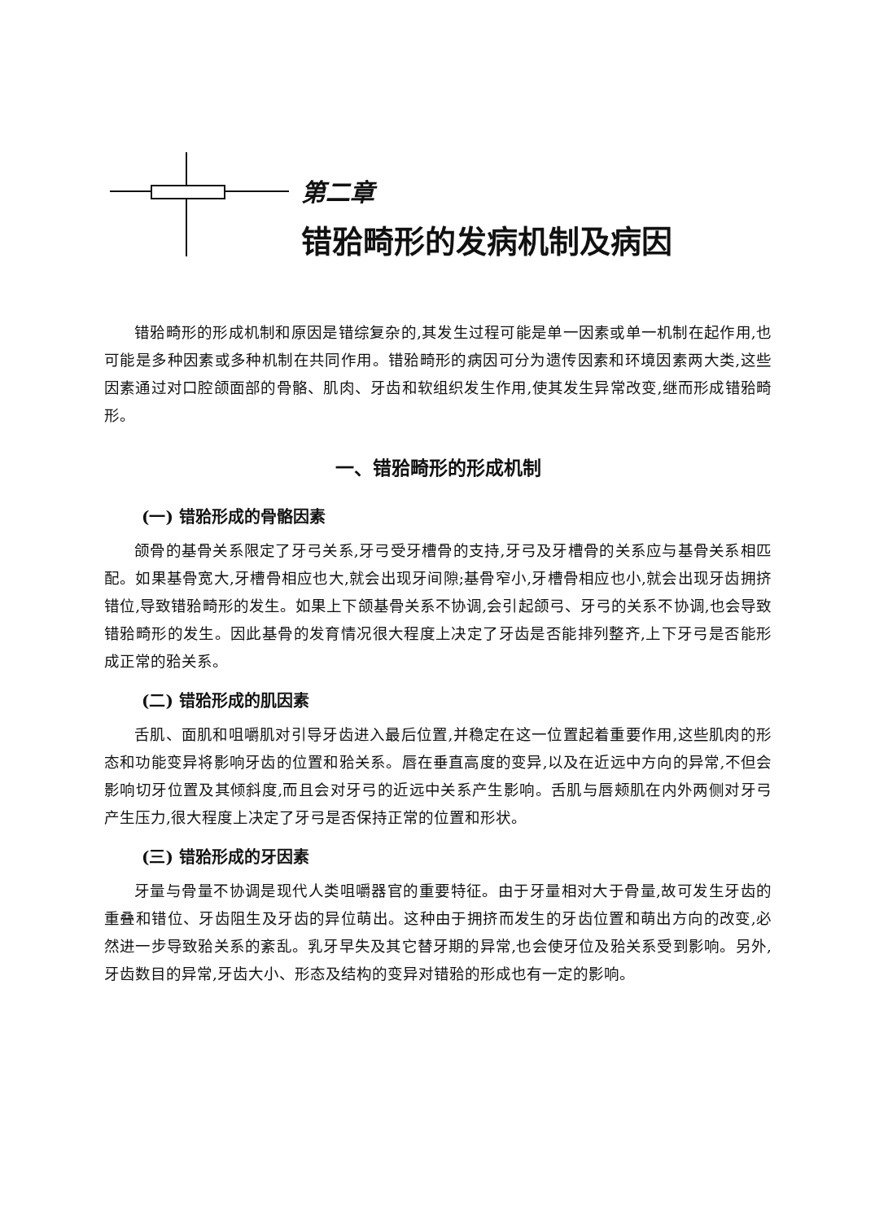第二章
错𬌗畸形的发病机制及病因
错𬌗畸形的形成机制和原因是错综复杂的,其发生过程可能是单一因素或单一机制在起作用,也可能是多种因素或多种机制在共同作用。错𬌗畸形的病因可分为遗传因素和环境因素两大类,这些因素通过对口腔颌面部的骨骼、肌肉、牙齿和软组织发生作用,使其发生异常改变,继而形成错𬌗畸形。
一、错𬌗畸形的形成机制
(一) 错𬌗形成的骨骼因素
颌骨的基骨关系限定了牙弓关系,牙弓受牙槽骨的支持,牙弓及牙槽骨的关系应与基骨关系相匹配。如果基骨宽大,牙槽骨相应也大,就会出现牙间隙;基骨窄小,牙槽骨相应也小,就会出现牙齿拥挤错位,导致错𬌗畸形的发生。如果上下颌基骨关系不协调,会引起颌弓、牙弓的关系不协调,也会导致错𬌗畸形的发生。因此基骨的发育情况很大程度上决定了牙齿是否能排列整齐,上下牙弓是否能形成正常的𬌗关系。
(二) 错𬌗形成的肌因素
舌肌、面肌和咀嚼肌对引导牙齿进入最后位置,并稳定在这一位置起着重要作用,这些肌肉的形态和功能变异将影响牙齿的位置和𬌗关系。唇在垂直高度的变异,以及在近远中方向的异常,不但会影响切牙位置及其倾斜度,而且会对牙弓的近远中关系产生影响。舌肌与唇颊肌在内外两侧对牙弓产生压力,很大程度上决定了牙弓是否保持正常的位置和形状。
(三) 错𬌗形成的牙因素
牙量与骨量不协调是现代人类咀嚼器官的重要特征。由于牙量相对大于骨量,故可发生牙齿的重叠和错位、牙齿阻生及牙齿的异位萌出。这种由于拥挤而发生的牙齿位置和萌出方向的改变,必然进一步导致𬌗关系的紊乱。乳牙早失及其它替牙期的异常,也会使牙位及𬌗关系受到影响。另外,牙齿数目的异常,牙齿大小、形态及结构的变异对错𬌗的形成也有一定的影响。